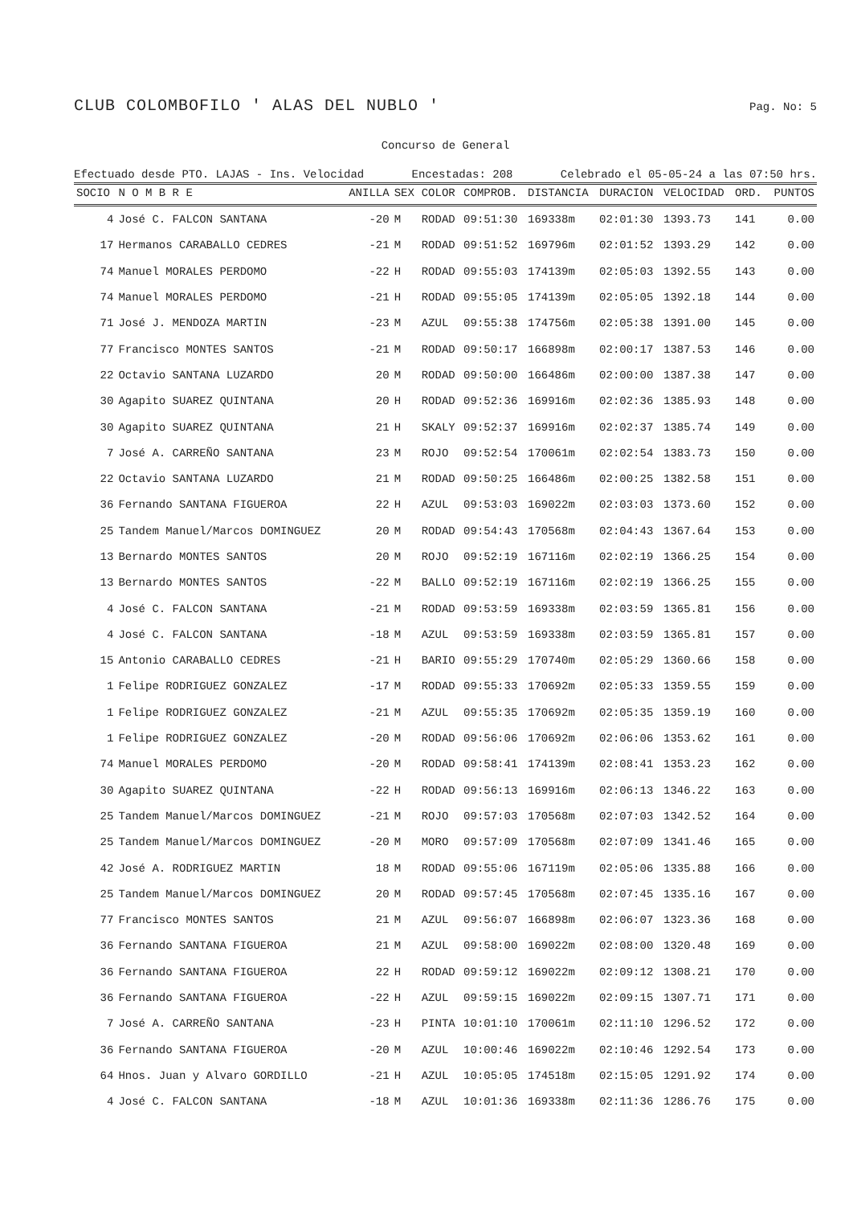CLUB COLOMBOFILO ' ALAS DEL NUBLO ' Pag. No: 5
Concurso de General
Efectuado desde PTO. LAJAS - Ins. Velocidad Encestadas: 208 Celebrado el 05-05-24 a las 07:50 hrs.
| SOCIO | N O M B R E | ANILLA | SEX | COLOR | COMPROB. | DISTANCIA | DURACION | VELOCIDAD | ORD. | PUNTOS |
| --- | --- | --- | --- | --- | --- | --- | --- | --- | --- | --- |
| 4 | José C. FALCON SANTANA | -20 | M | RODAD | 09:51:30 | 169338m | 02:01:30 | 1393.73 | 141 | 0.00 |
| 17 | Hermanos CARABALLO CEDRES | -21 | M | RODAD | 09:51:52 | 169796m | 02:01:52 | 1393.29 | 142 | 0.00 |
| 74 | Manuel MORALES PERDOMO | -22 | H | RODAD | 09:55:03 | 174139m | 02:05:03 | 1392.55 | 143 | 0.00 |
| 74 | Manuel MORALES PERDOMO | -21 | H | RODAD | 09:55:05 | 174139m | 02:05:05 | 1392.18 | 144 | 0.00 |
| 71 | José J. MENDOZA MARTIN | -23 | M | AZUL | 09:55:38 | 174756m | 02:05:38 | 1391.00 | 145 | 0.00 |
| 77 | Francisco MONTES SANTOS | -21 | M | RODAD | 09:50:17 | 166898m | 02:00:17 | 1387.53 | 146 | 0.00 |
| 22 | Octavio SANTANA LUZARDO | 20 | M | RODAD | 09:50:00 | 166486m | 02:00:00 | 1387.38 | 147 | 0.00 |
| 30 | Agapito SUAREZ QUINTANA | 20 | H | RODAD | 09:52:36 | 169916m | 02:02:36 | 1385.93 | 148 | 0.00 |
| 30 | Agapito SUAREZ QUINTANA | 21 | H | SKALY | 09:52:37 | 169916m | 02:02:37 | 1385.74 | 149 | 0.00 |
| 7 | José A. CARREÑO SANTANA | 23 | M | ROJO | 09:52:54 | 170061m | 02:02:54 | 1383.73 | 150 | 0.00 |
| 22 | Octavio SANTANA LUZARDO | 21 | M | RODAD | 09:50:25 | 166486m | 02:00:25 | 1382.58 | 151 | 0.00 |
| 36 | Fernando SANTANA FIGUEROA | 22 | H | AZUL | 09:53:03 | 169022m | 02:03:03 | 1373.60 | 152 | 0.00 |
| 25 | Tandem Manuel/Marcos DOMINGUEZ | 20 | M | RODAD | 09:54:43 | 170568m | 02:04:43 | 1367.64 | 153 | 0.00 |
| 13 | Bernardo MONTES SANTOS | 20 | M | ROJO | 09:52:19 | 167116m | 02:02:19 | 1366.25 | 154 | 0.00 |
| 13 | Bernardo MONTES SANTOS | -22 | M | BALLO | 09:52:19 | 167116m | 02:02:19 | 1366.25 | 155 | 0.00 |
| 4 | José C. FALCON SANTANA | -21 | M | RODAD | 09:53:59 | 169338m | 02:03:59 | 1365.81 | 156 | 0.00 |
| 4 | José C. FALCON SANTANA | -18 | M | AZUL | 09:53:59 | 169338m | 02:03:59 | 1365.81 | 157 | 0.00 |
| 15 | Antonio CARABALLO CEDRES | -21 | H | BARIO | 09:55:29 | 170740m | 02:05:29 | 1360.66 | 158 | 0.00 |
| 1 | Felipe RODRIGUEZ GONZALEZ | -17 | M | RODAD | 09:55:33 | 170692m | 02:05:33 | 1359.55 | 159 | 0.00 |
| 1 | Felipe RODRIGUEZ GONZALEZ | -21 | M | AZUL | 09:55:35 | 170692m | 02:05:35 | 1359.19 | 160 | 0.00 |
| 1 | Felipe RODRIGUEZ GONZALEZ | -20 | M | RODAD | 09:56:06 | 170692m | 02:06:06 | 1353.62 | 161 | 0.00 |
| 74 | Manuel MORALES PERDOMO | -20 | M | RODAD | 09:58:41 | 174139m | 02:08:41 | 1353.23 | 162 | 0.00 |
| 30 | Agapito SUAREZ QUINTANA | -22 | H | RODAD | 09:56:13 | 169916m | 02:06:13 | 1346.22 | 163 | 0.00 |
| 25 | Tandem Manuel/Marcos DOMINGUEZ | -21 | M | ROJO | 09:57:03 | 170568m | 02:07:03 | 1342.52 | 164 | 0.00 |
| 25 | Tandem Manuel/Marcos DOMINGUEZ | -20 | M | MORO | 09:57:09 | 170568m | 02:07:09 | 1341.46 | 165 | 0.00 |
| 42 | José A. RODRIGUEZ MARTIN | 18 | M | RODAD | 09:55:06 | 167119m | 02:05:06 | 1335.88 | 166 | 0.00 |
| 25 | Tandem Manuel/Marcos DOMINGUEZ | 20 | M | RODAD | 09:57:45 | 170568m | 02:07:45 | 1335.16 | 167 | 0.00 |
| 77 | Francisco MONTES SANTOS | 21 | M | AZUL | 09:56:07 | 166898m | 02:06:07 | 1323.36 | 168 | 0.00 |
| 36 | Fernando SANTANA FIGUEROA | 21 | M | AZUL | 09:58:00 | 169022m | 02:08:00 | 1320.48 | 169 | 0.00 |
| 36 | Fernando SANTANA FIGUEROA | 22 | H | RODAD | 09:59:12 | 169022m | 02:09:12 | 1308.21 | 170 | 0.00 |
| 36 | Fernando SANTANA FIGUEROA | -22 | H | AZUL | 09:59:15 | 169022m | 02:09:15 | 1307.71 | 171 | 0.00 |
| 7 | José A. CARREÑO SANTANA | -23 | H | PINTA | 10:01:10 | 170061m | 02:11:10 | 1296.52 | 172 | 0.00 |
| 36 | Fernando SANTANA FIGUEROA | -20 | M | AZUL | 10:00:46 | 169022m | 02:10:46 | 1292.54 | 173 | 0.00 |
| 64 | Hnos. Juan y Alvaro GORDILLO | -21 | H | AZUL | 10:05:05 | 174518m | 02:15:05 | 1291.92 | 174 | 0.00 |
| 4 | José C. FALCON SANTANA | -18 | M | AZUL | 10:01:36 | 169338m | 02:11:36 | 1286.76 | 175 | 0.00 |